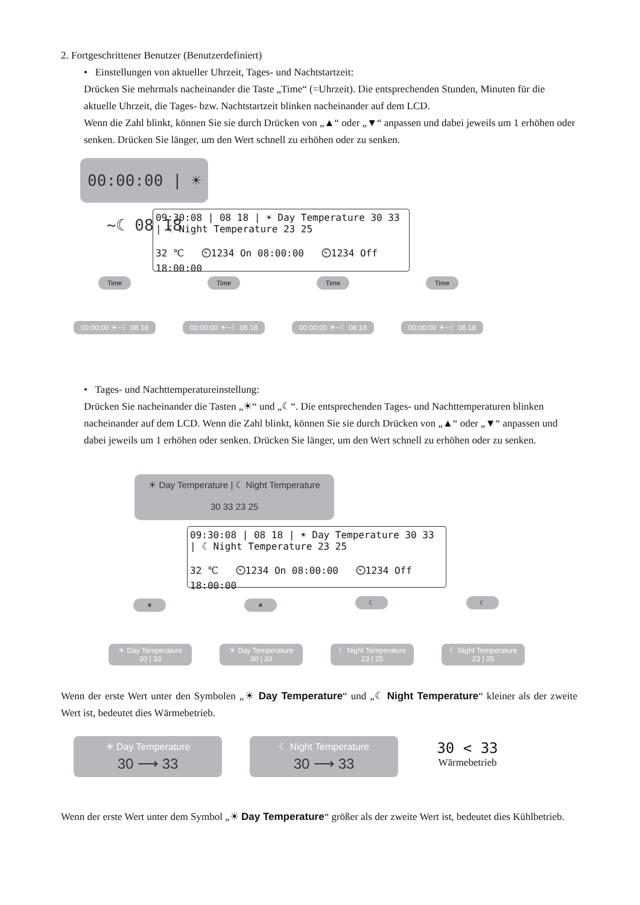2. Fortgeschrittener Benutzer (Benutzerdefiniert)
• Einstellungen von aktueller Uhrzeit, Tages- und Nachtstartzeit:
Drücken Sie mehrmals nacheinander die Taste „Time“ (=Uhrzeit). Die entsprechenden Stunden, Minuten für die aktuelle Uhrzeit, die Tages- bzw. Nachtstartzeit blinken nacheinander auf dem LCD.
Wenn die Zahl blinkt, können Sie sie durch Drücken von „▲“ oder „▼“ anpassen und dabei jeweils um 1 erhöhen oder senken. Drücken Sie länger, um den Wert schnell zu erhöhen oder zu senken.
00:00:00 | ☀~☾ 08 18
09:30:08 | 08 18 | ☀ Day Temperature 30 33 | ☾ Night Temperature 23 25
32 ℃ ⏲1234 On 08:00:00 ⏲1234 Off 18:00:00
Time Time Time Time
00:00:00 ☀~☾ 08 18
00:00:00 ☀~☾ 08 18
00:00:00 ☀~☾ 08 18
00:00:00 ☀~☾ 08 18
• Tages- und Nachttemperatureinstellung:
Drücken Sie nacheinander die Tasten „☀“ und „☾“. Die entsprechenden Tages- und Nachttemperaturen blinken nacheinander auf dem LCD. Wenn die Zahl blinkt, können Sie sie durch Drücken von „▲“ oder „▼“ anpassen und dabei jeweils um 1 erhöhen oder senken. Drücken Sie länger, um den Wert schnell zu erhöhen oder zu senken.
☀ Day Temperature | ☾ Night Temperature
30 33 23 25
09:30:08 | 08 18 | ☀ Day Temperature 30 33 | ☾ Night Temperature 23 25
32 ℃ ⏲1234 On 08:00:00 ⏲1234 Off 18:00:00
☀ ☀ ☾ ☾
☀ Day Temperature
30 | 33
☀ Day Temperature
30 | 33
☾ Night Temperature
23 | 25
☾ Night Temperature
23 | 25
Wenn der erste Wert unter den Symbolen „☀ Day Temperature“ und „☾ Night Temperature“ kleiner als der zweite Wert ist, bedeutet dies Wärmebetrieb.
☀ Day Temperature
30 ⟶ 33
☾ Night Temperature
30 ⟶ 33
30 < 33
Wärmebetrieb
Wenn der erste Wert unter dem Symbol „☀ Day Temperature“ größer als der zweite Wert ist, bedeutet dies Kühlbetrieb.